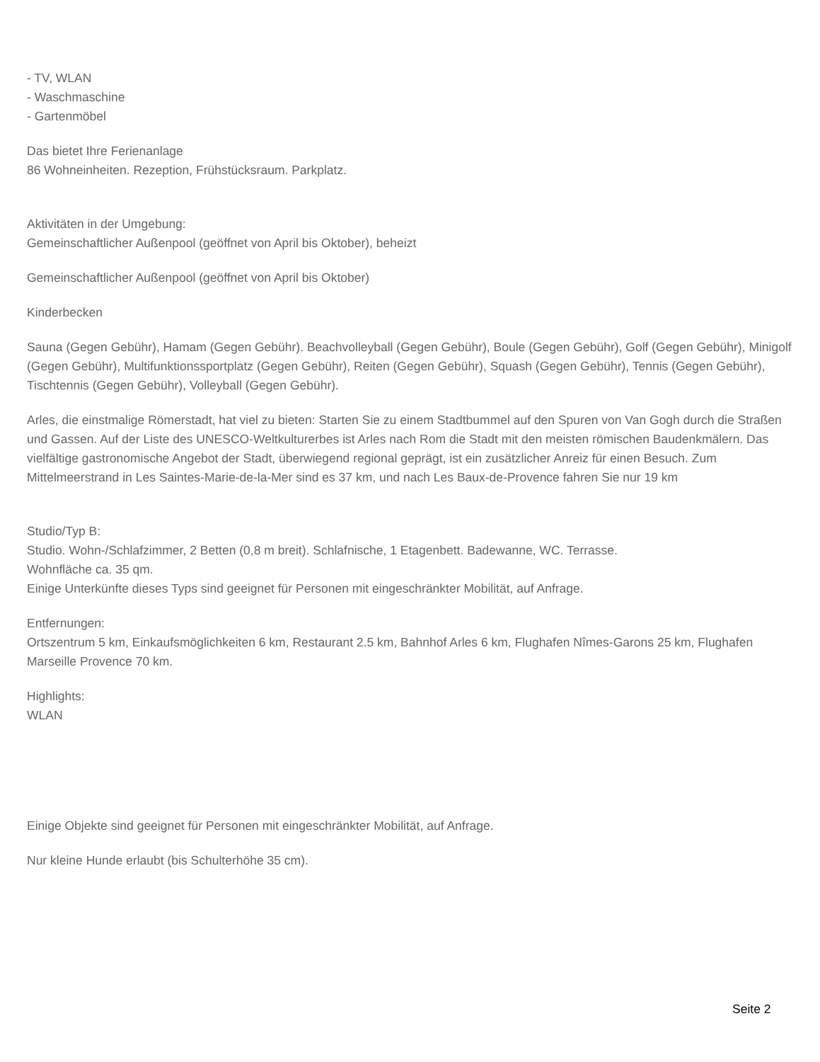- TV, WLAN
- Waschmaschine
- Gartenmöbel
Das bietet Ihre Ferienanlage
86 Wohneinheiten. Rezeption, Frühstücksraum. Parkplatz.
Aktivitäten in der Umgebung:
Gemeinschaftlicher Außenpool (geöffnet von April bis Oktober), beheizt
Gemeinschaftlicher Außenpool (geöffnet von April bis Oktober)
Kinderbecken
Sauna (Gegen Gebühr), Hamam (Gegen Gebühr). Beachvolleyball (Gegen Gebühr), Boule (Gegen Gebühr), Golf (Gegen Gebühr), Minigolf (Gegen Gebühr), Multifunktionssportplatz (Gegen Gebühr), Reiten (Gegen Gebühr), Squash (Gegen Gebühr), Tennis (Gegen Gebühr), Tischtennis (Gegen Gebühr), Volleyball (Gegen Gebühr).
Arles, die einstmalige Römerstadt, hat viel zu bieten: Starten Sie zu einem Stadtbummel auf den Spuren von Van Gogh durch die Straßen und Gassen. Auf der Liste des UNESCO-Weltkulturerbes ist Arles nach Rom die Stadt mit den meisten römischen Baudenkmälern. Das vielfältige gastronomische Angebot der Stadt, überwiegend regional geprägt, ist ein zusätzlicher Anreiz für einen Besuch. Zum Mittelmeerstrand in Les Saintes-Marie-de-la-Mer sind es 37 km, und nach Les Baux-de-Provence fahren Sie nur 19 km
Studio/Typ B:
Studio. Wohn-/Schlafzimmer, 2 Betten (0,8 m breit). Schlafnische, 1 Etagenbett. Badewanne, WC. Terrasse.
Wohnfläche ca. 35 qm.
Einige Unterkünfte dieses Typs sind geeignet für Personen mit eingeschränkter Mobilität, auf Anfrage.
Entfernungen:
Ortszentrum 5 km, Einkaufsmöglichkeiten 6 km, Restaurant 2.5 km, Bahnhof Arles 6 km, Flughafen Nîmes-Garons 25 km, Flughafen Marseille Provence 70 km.
Highlights:
WLAN
Einige Objekte sind geeignet für Personen mit eingeschränkter Mobilität, auf Anfrage.
Nur kleine Hunde erlaubt (bis Schulterhöhe 35 cm).
Seite 2